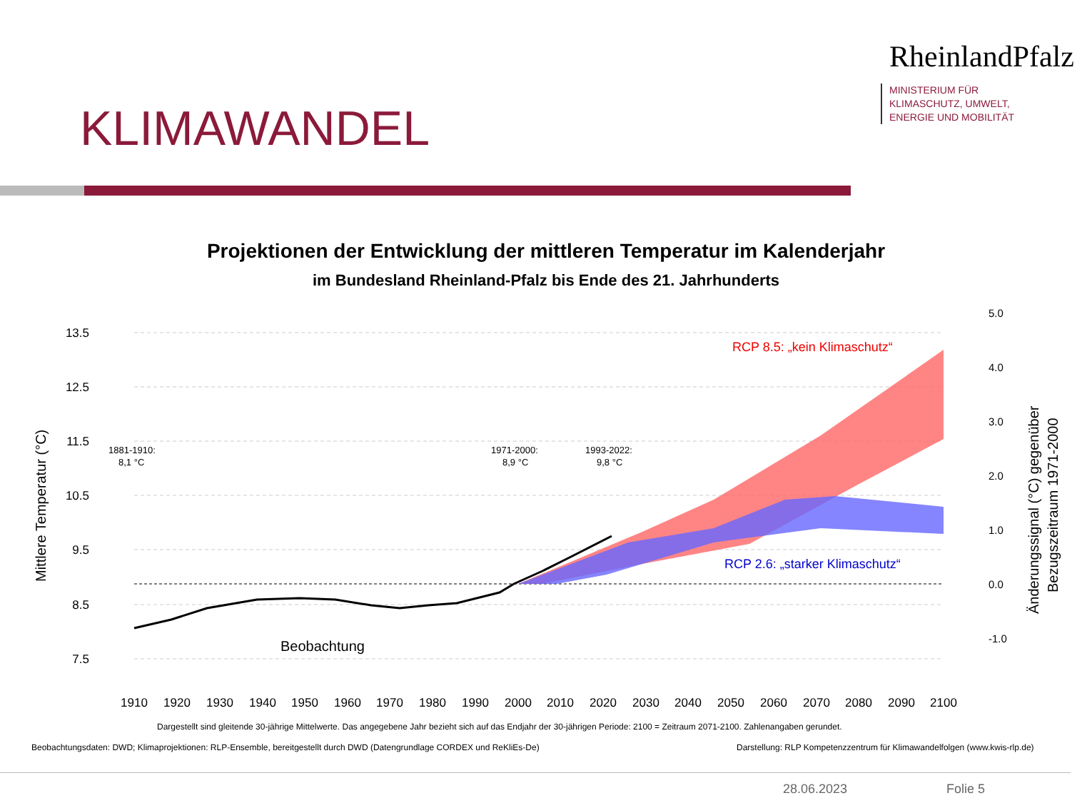KLIMAWANDEL
RheinlandPfalz
MINISTERIUM FÜR
KLIMASCHUTZ, UMWELT,
ENERGIE UND MOBILITÄT
Projektionen der Entwicklung der mittleren Temperatur im Kalenderjahr
im Bundesland Rheinland-Pfalz bis Ende des 21. Jahrhunderts
13.5
12.5
11.5
10.5
9.5
8.5
7.5
1910
1920
1930
1940
1950
1960
1970
1980
1990
2000
2010
2020
2030
2040
2050
2060
2070
2080
2090
2100
5.0
4.0
3.0
2.0
1.0
0.0
-1.0
Mittlere Temperatur (°C)
Änderungssignal (°C) gegenüber
Bezugszeitraum 1971-2000
1881-1910:
8,1 °C
1971-2000:
8,9 °C
1993-2022:
9,8 °C
Beobachtung
RCP 8.5: „kein Klimaschutz“
RCP 2.6: „starker Klimaschutz“
Dargestellt sind gleitende 30-jährige Mittelwerte. Das angegebene Jahr bezieht sich auf das Endjahr der 30-jährigen Periode: 2100 = Zeitraum 2071-2100. Zahlenangaben gerundet.
Beobachtungsdaten: DWD; Klimaprojektionen: RLP-Ensemble, bereitgestellt durch DWD (Datengrundlage CORDEX und ReKliEs-De)
Darstellung: RLP Kompetenzzentrum für Klimawandelfolgen (www.kwis-rlp.de)
28.06.2023 Folie 5